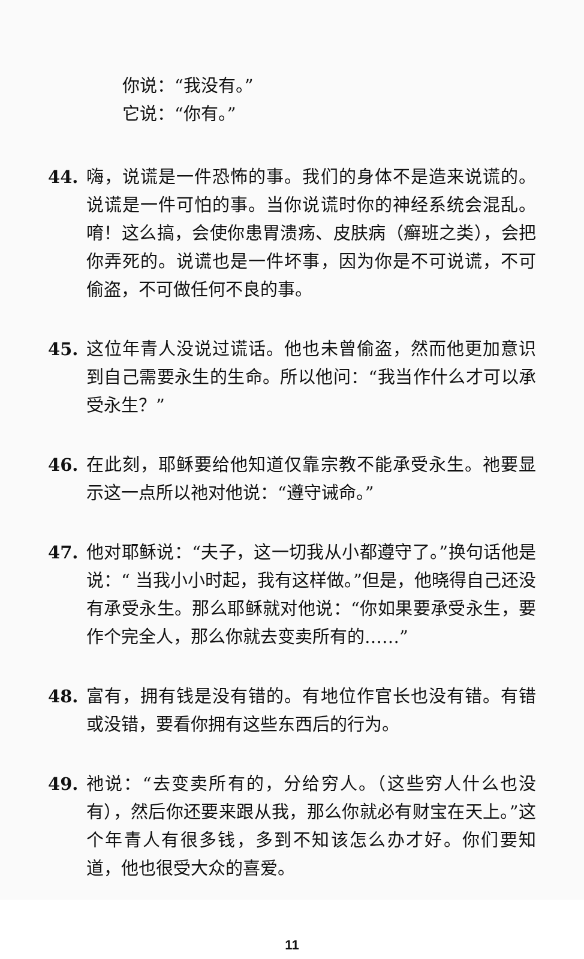你说：“我没有。”
它说：“你有。”
44. 嗨，说谎是一件恐怖的事。我们的身体不是造来说谎的。说谎是一件可怕的事。当你说谎时你的神经系统会混乱。唷！这么搞，会使你患胃溃疡、皮肤病（癣班之类），会把你弄死的。说谎也是一件坏事，因为你是不可说谎，不可偷盗，不可做任何不良的事。
45. 这位年青人没说过谎话。他也未曾偷盗，然而他更加意识到自己需要永生的生命。所以他问：“我当作什么才可以承受永生？”
46. 在此刻，耶稣要给他知道仅靠宗教不能承受永生。祂要显示这一点所以祂对他说：“遵守诫命。”
47. 他对耶稣说：“夫子，这一切我从小都遵守了。”换句话他是说：“ 当我小小时起，我有这样做。”但是，他晓得自己还没有承受永生。那么耶稣就对他说：“你如果要承受永生，要作个完全人，那么你就去变卖所有的……”
48. 富有，拥有钱是没有错的。有地位作官长也没有错。有错或没错，要看你拥有这些东西后的行为。
49. 祂说：“去变卖所有的，分给穷人。（这些穷人什么也没有），然后你还要来跟从我，那么你就必有财宝在天上。”这个年青人有很多钱，多到不知该怎么办才好。你们要知道，他也很受大众的喜爱。
11